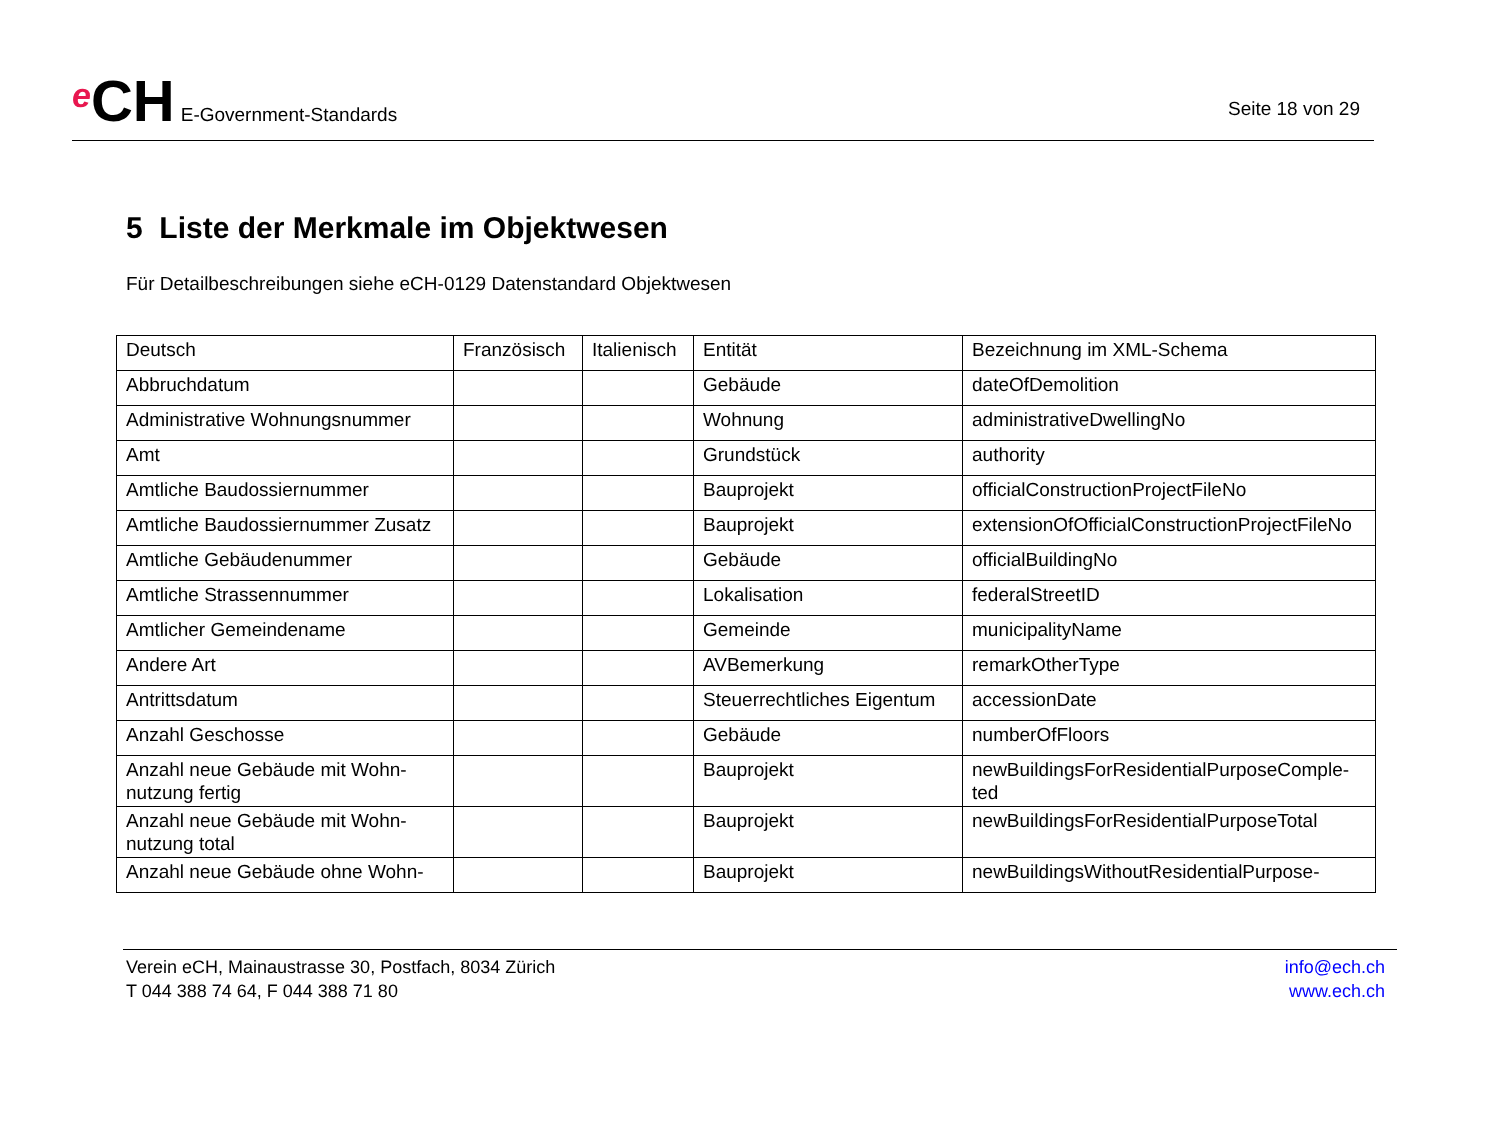e CH E-Government-Standards
Seite 18 von 29
5 Liste der Merkmale im Objektwesen
Für Detailbeschreibungen siehe eCH-0129 Datenstandard Objektwesen
| Deutsch | Französisch | Italienisch | Entität | Bezeichnung im XML-Schema |
| --- | --- | --- | --- | --- |
| Abbruchdatum | | | Gebäude | dateOfDemolition |
| Administrative Wohnungsnummer | | | Wohnung | administrativeDwellingNo |
| Amt | | | Grundstück | authority |
| Amtliche Baudossiernummer | | | Bauprojekt | officialConstructionProjectFileNo |
| Amtliche Baudossiernummer Zusatz | | | Bauprojekt | extensionOfOfficialConstructionProjectFileNo |
| Amtliche Gebäudenummer | | | Gebäude | officialBuildingNo |
| Amtliche Strassennummer | | | Lokalisation | federalStreetID |
| Amtlicher Gemeindename | | | Gemeinde | municipalityName |
| Andere Art | | | AVBemerkung | remarkOtherType |
| Antrittsdatum | | | Steuerrechtliches Eigentum | accessionDate |
| Anzahl Geschosse | | | Gebäude | numberOfFloors |
| Anzahl neue Gebäude mit Wohn-nutzung fertig | | | Bauprojekt | newBuildingsForResidentialPurposeComple-ted |
| Anzahl neue Gebäude mit Wohn-nutzung total | | | Bauprojekt | newBuildingsForResidentialPurposeTotal |
| Anzahl neue Gebäude ohne Wohn- | | | Bauprojekt | newBuildingsWithoutResidentialPurpose- |
Verein eCH, Mainaustrasse 30, Postfach, 8034 Zürich
T 044 388 74 64, F 044 388 71 80
info@ech.ch
www.ech.ch